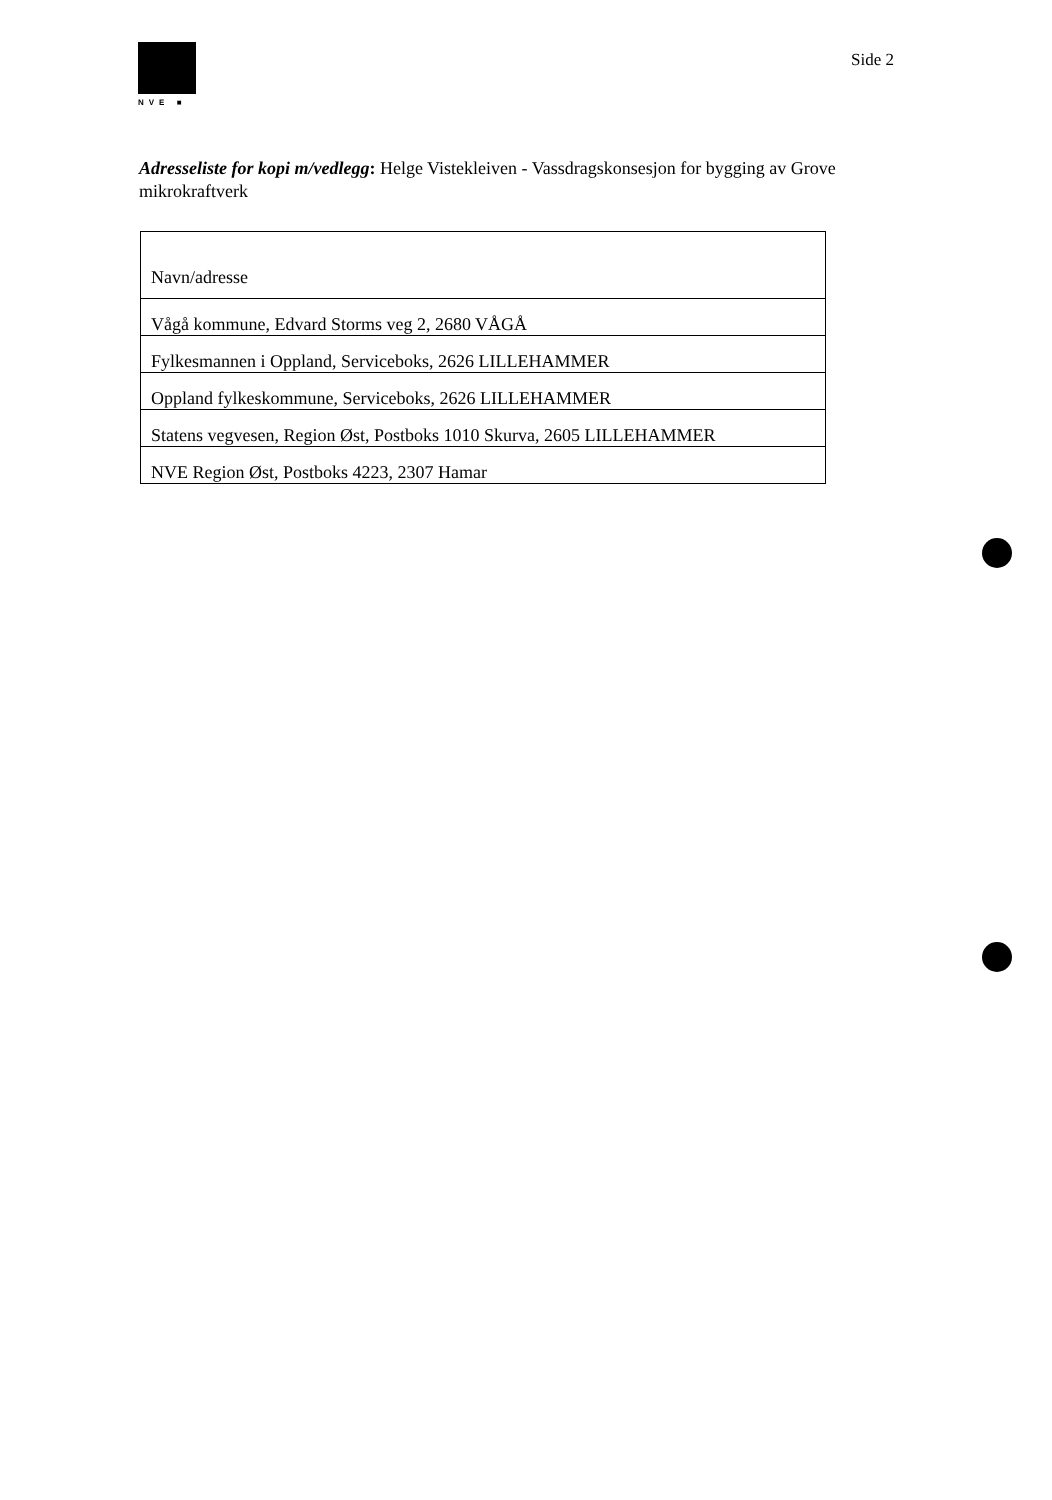NVE ■
Side 2
Adresseliste for kopi m/vedlegg: Helge Vistekleiven - Vassdragskonsesjon for bygging av Grove mikrokraftverk
| Navn/adresse |
| --- |
| Vågå kommune, Edvard Storms veg 2, 2680 VÅGÅ |
| Fylkesmannen i Oppland, Serviceboks, 2626 LILLEHAMMER |
| Oppland fylkeskommune, Serviceboks, 2626 LILLEHAMMER |
| Statens vegvesen, Region Øst, Postboks 1010 Skurva, 2605 LILLEHAMMER |
| NVE Region Øst, Postboks 4223, 2307 Hamar |